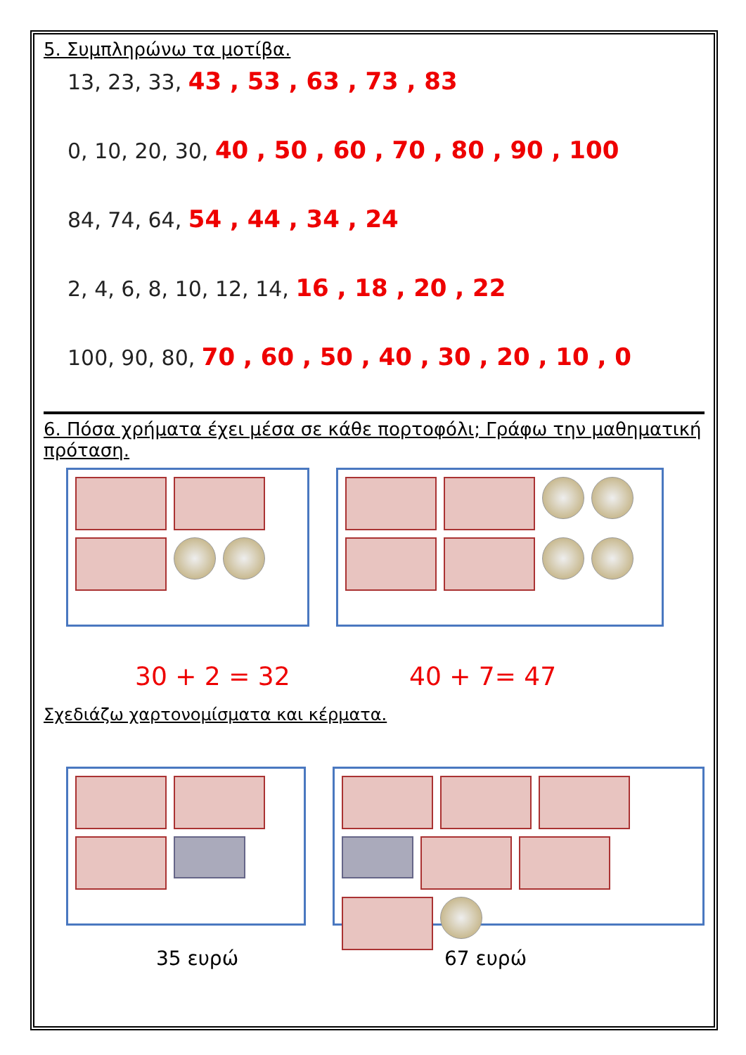5. Συμπληρώνω τα μοτίβα.
13, 23, 33, 43 , 53 , 63 , 73 , 83
0, 10, 20, 30, 40 , 50 , 60 , 70 , 80 , 90 , 100
84, 74, 64, 54 , 44 , 34 , 24
2, 4, 6, 8, 10, 12, 14, 16 , 18 , 20 , 22
100, 90, 80, 70 , 60 , 50 , 40 , 30 , 20 , 10 , 0
6. Πόσα χρήματα έχει μέσα σε κάθε πορτοφόλι; Γράφω την μαθηματική πρόταση.
30 + 2 = 32 40 + 7= 47
Σχεδιάζω χαρτονομίσματα και κέρματα.
35 ευρώ 67 ευρώ